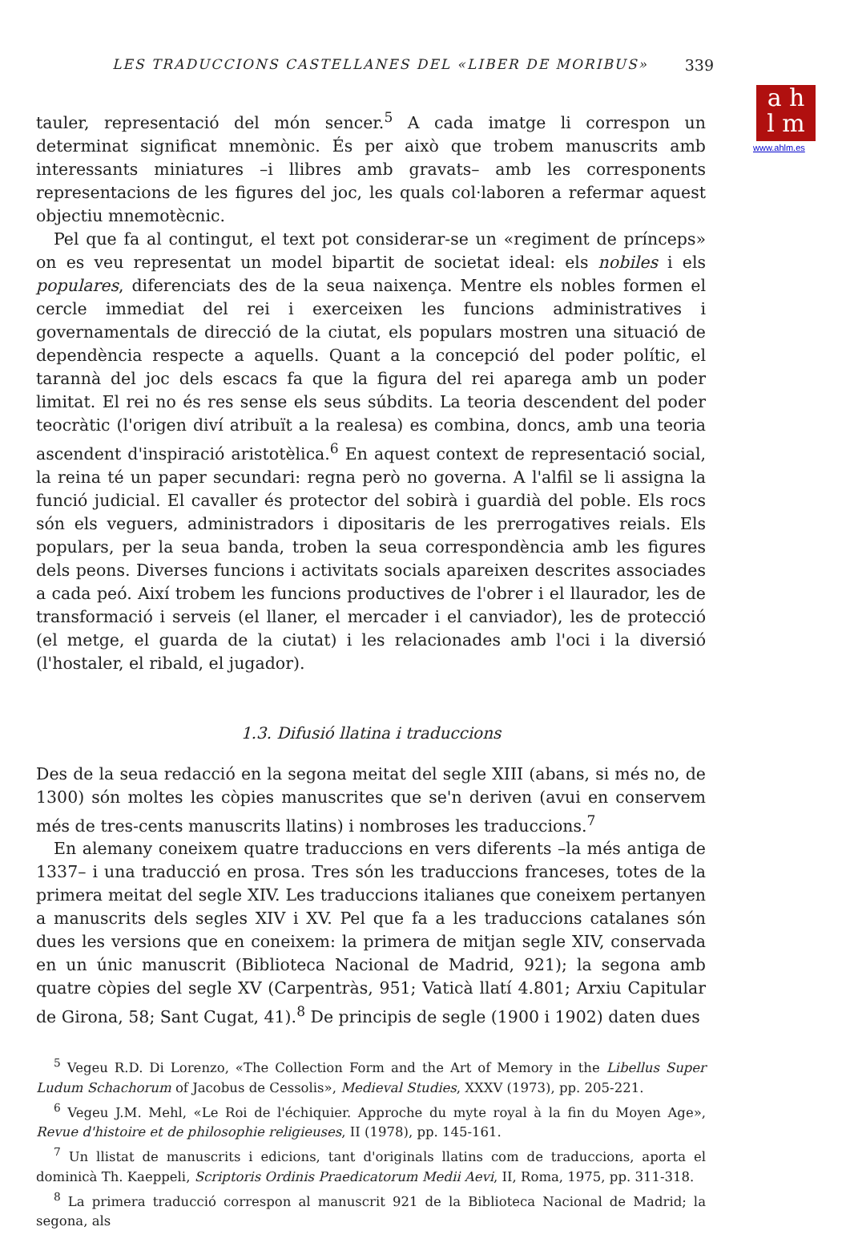a h
l m
www.ahlm.es
LES TRADUCCIONS CASTELLANES DEL «LIBER DE MORIBUS» 339
tauler, representació del món sencer.<sup>5</sup> A cada imatge li correspon un determinat significat mnemònic. És per això que trobem manuscrits amb interessants miniatures –i llibres amb gravats– amb les corresponents representacions de les figures del joc, les quals col·laboren a refermar aquest objectiu mnemotècnic.
Pel que fa al contingut, el text pot considerar-se un «regiment de prínceps» on es veu representat un model bipartit de societat ideal: els nobiles i els populares, diferenciats des de la seua naixença. Mentre els nobles formen el cercle immediat del rei i exerceixen les funcions administratives i governamentals de direcció de la ciutat, els populars mostren una situació de dependència respecte a aquells. Quant a la concepció del poder polític, el tarannà del joc dels escacs fa que la figura del rei aparega amb un poder limitat. El rei no és res sense els seus súbdits. La teoria descendent del poder teocràtic (l'origen diví atribuït a la realesa) es combina, doncs, amb una teoria ascendent d'inspiració aristotèlica.<sup>6</sup> En aquest context de representació social, la reina té un paper secundari: regna però no governa. A l'alfil se li assigna la funció judicial. El cavaller és protector del sobirà i guardià del poble. Els rocs són els veguers, administradors i dipositaris de les prerrogatives reials. Els populars, per la seua banda, troben la seua correspondència amb les figures dels peons. Diverses funcions i activitats socials apareixen descrites associades a cada peó. Així trobem les funcions productives de l'obrer i el llaurador, les de transformació i serveis (el llaner, el mercader i el canviador), les de protecció (el metge, el guarda de la ciutat) i les relacionades amb l'oci i la diversió (l'hostaler, el ribald, el jugador).
1.3. Difusió llatina i traduccions
Des de la seua redacció en la segona meitat del segle XIII (abans, si més no, de 1300) són moltes les còpies manuscrites que se'n deriven (avui en conservem més de tres-cents manuscrits llatins) i nombroses les traduccions.<sup>7</sup>
En alemany coneixem quatre traduccions en vers diferents –la més antiga de 1337– i una traducció en prosa. Tres són les traduccions franceses, totes de la primera meitat del segle XIV. Les traduccions italianes que coneixem pertanyen a manuscrits dels segles XIV i XV. Pel que fa a les traduccions catalanes són dues les versions que en coneixem: la primera de mitjan segle XIV, conservada en un únic manuscrit (Biblioteca Nacional de Madrid, 921); la segona amb quatre còpies del segle XV (Carpentràs, 951; Vaticà llatí 4.801; Arxiu Capitular de Girona, 58; Sant Cugat, 41).<sup>8</sup> De principis de segle (1900 i 1902) daten dues
<sup>5</sup> Vegeu R.D. Di Lorenzo, «The Collection Form and the Art of Memory in the Libellus Super Ludum Schachorum of Jacobus de Cessolis», Medieval Studies, XXXV (1973), pp. 205-221.
<sup>6</sup> Vegeu J.M. Mehl, «Le Roi de l'échiquier. Approche du myte royal à la fin du Moyen Age», Revue d'histoire et de philosophie religieuses, II (1978), pp. 145-161.
<sup>7</sup> Un llistat de manuscrits i edicions, tant d'originals llatins com de traduccions, aporta el dominicà Th. Kaeppeli, Scriptoris Ordinis Praedicatorum Medii Aevi, II, Roma, 1975, pp. 311-318.
<sup>8</sup> La primera traducció correspon al manuscrit 921 de la Biblioteca Nacional de Madrid; la segona, als